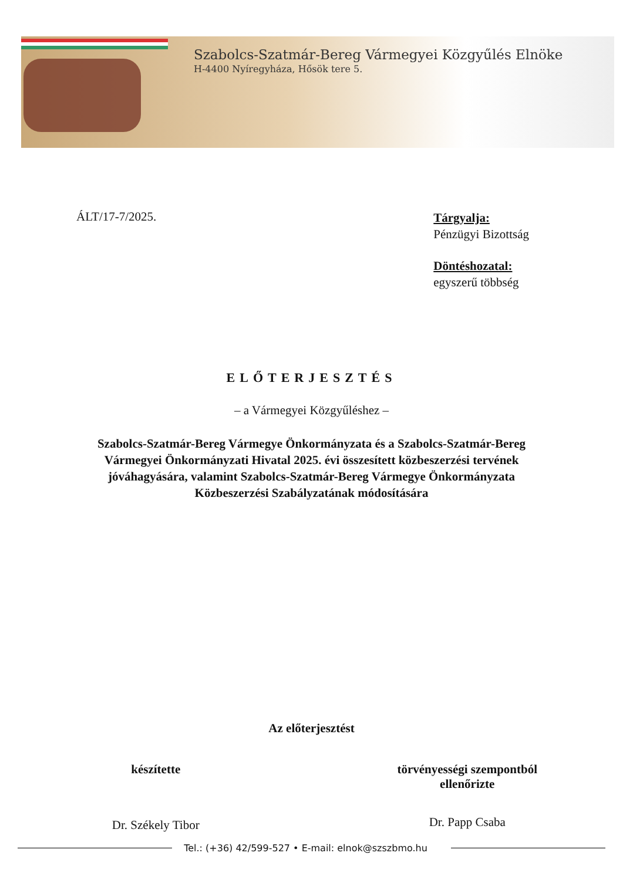Szabolcs-Szatmár-Bereg Vármegyei Közgyűlés Elnöke
H-4400 Nyíregyháza, Hősök tere 5.
ÁLT/17-7/2025.
Tárgyalja:
Pénzügyi Bizottság
Döntéshozatal:
egyszerű többség
ELŐTERJESZTÉS
– a Vármegyei Közgyűléshez –
Szabolcs-Szatmár-Bereg Vármegye Önkormányzata és a Szabolcs-Szatmár-Bereg Vármegyei Önkormányzati Hivatal 2025. évi összesített közbeszerzési tervének jóváhagyására, valamint Szabolcs-Szatmár-Bereg Vármegye Önkormányzata Közbeszerzési Szabályzatának módosítására
Az előterjesztést
készítette
Dr. Székely Tibor
törvényességi szempontból
ellenőrizte
Dr. Papp Csaba
Tel.: (+36) 42/599-527 • E-mail: elnok@szszbmo.hu